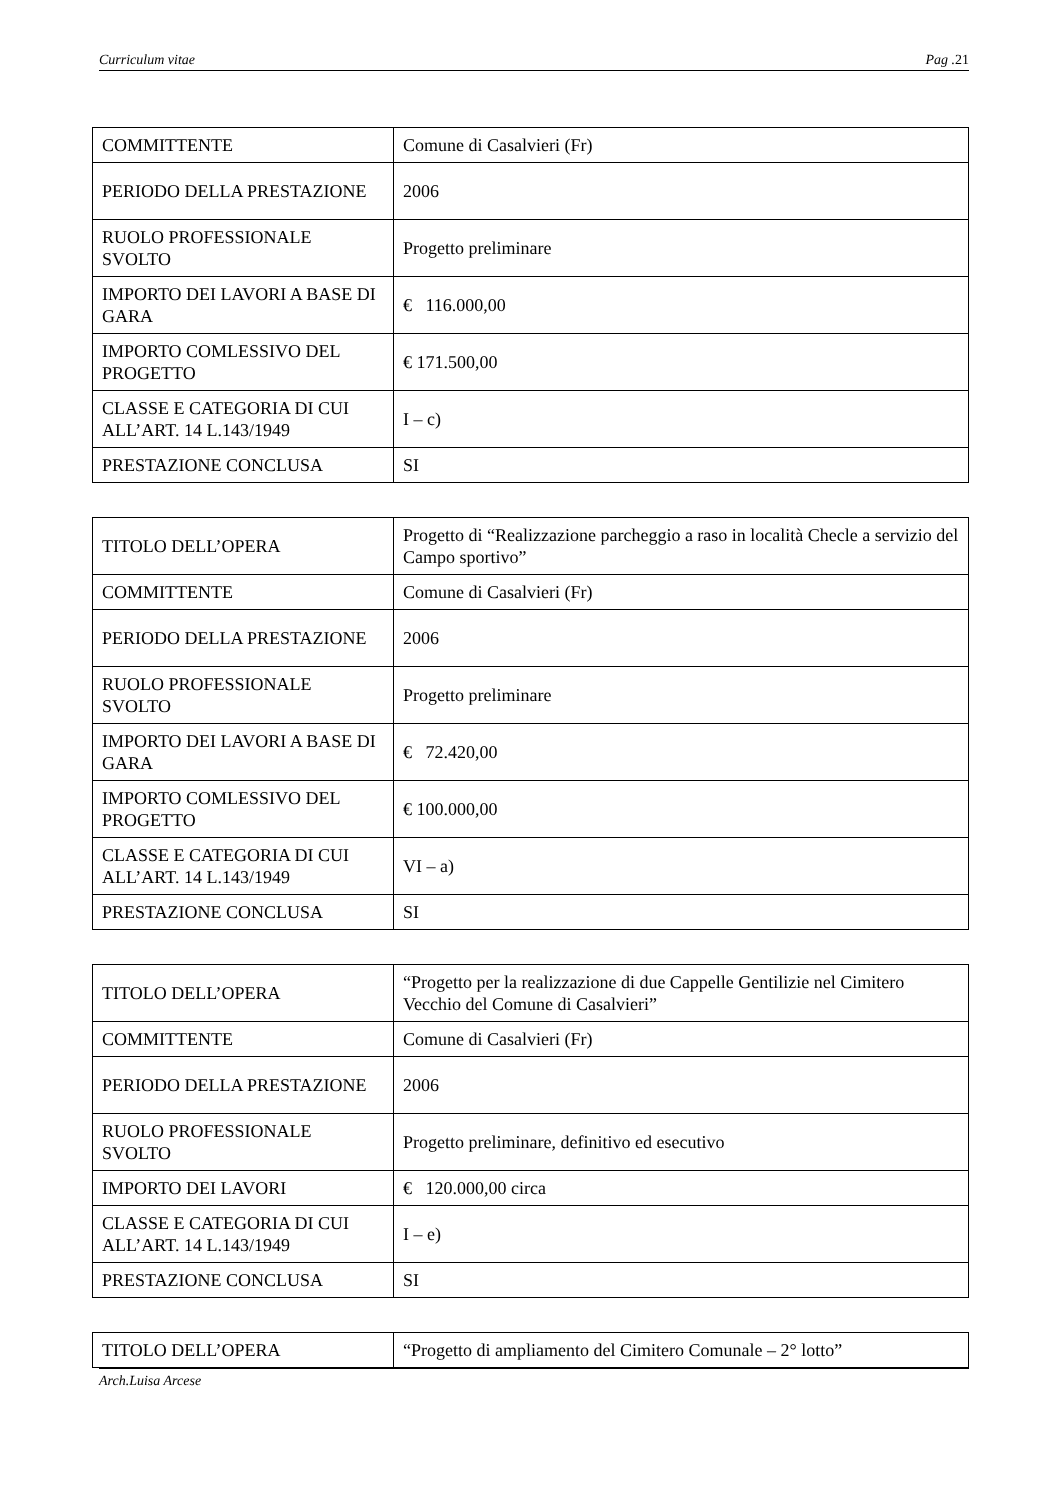Curriculum vitae Pag .21
| COMMITTENTE | Comune di Casalvieri (Fr) |
| PERIODO DELLA PRESTAZIONE | 2006 |
| RUOLO PROFESSIONALE SVOLTO | Progetto preliminare |
| IMPORTO DEI LAVORI A BASE DI GARA | € 116.000,00 |
| IMPORTO COMLESSIVO DEL PROGETTO | € 171.500,00 |
| CLASSE E CATEGORIA DI CUI ALL’ART. 14 L.143/1949 | I – c) |
| PRESTAZIONE CONCLUSA | SI |
| TITOLO DELL’OPERA | Progetto di “Realizzazione parcheggio a raso in località Checle a servizio del Campo sportivo” |
| COMMITTENTE | Comune di Casalvieri (Fr) |
| PERIODO DELLA PRESTAZIONE | 2006 |
| RUOLO PROFESSIONALE SVOLTO | Progetto preliminare |
| IMPORTO DEI LAVORI A BASE DI GARA | € 72.420,00 |
| IMPORTO COMLESSIVO DEL PROGETTO | € 100.000,00 |
| CLASSE E CATEGORIA DI CUI ALL’ART. 14 L.143/1949 | VI – a) |
| PRESTAZIONE CONCLUSA | SI |
| TITOLO DELL’OPERA | “Progetto per la realizzazione di due Cappelle Gentilizie nel Cimitero Vecchio del Comune di Casalvieri” |
| COMMITTENTE | Comune di Casalvieri (Fr) |
| PERIODO DELLA PRESTAZIONE | 2006 |
| RUOLO PROFESSIONALE SVOLTO | Progetto preliminare, definitivo ed esecutivo |
| IMPORTO DEI LAVORI | € 120.000,00 circa |
| CLASSE E CATEGORIA DI CUI ALL’ART. 14 L.143/1949 | I – e) |
| PRESTAZIONE CONCLUSA | SI |
| TITOLO DELL’OPERA | “Progetto di ampliamento del Cimitero Comunale – 2° lotto” |
Arch.Luisa Arcese